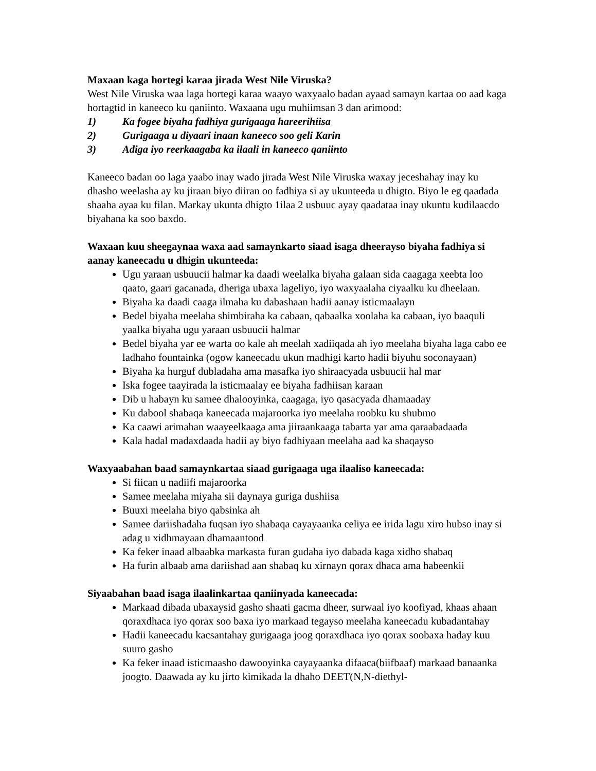Maxaan kaga hortegi karaa jirada West Nile Viruska?
West Nile Viruska waa laga hortegi karaa waayo waxyaalo badan ayaad samayn kartaa oo aad kaga hortagtid in kaneeco ku qaniinto. Waxaana ugu muhiimsan 3 dan arimood:
1) Ka fogee biyaha fadhiya gurigaaga hareerihiisa
2) Gurigaaga u diyaari inaan kaneeco soo geli Karin
3) Adiga iyo reerkaagaba ka ilaali in kaneeco qaniinto
Kaneeco badan oo laga yaabo inay wado jirada West Nile Viruska waxay jeceshahay inay ku dhasho weelasha ay ku jiraan biyo diiran oo fadhiya si ay ukunteeda u dhigto. Biyo le eg qaadada shaaha ayaa ku filan. Markay ukunta dhigto 1ilaa 2 usbuuc ayay qaadataa inay ukuntu kudilaacdo biyahana ka soo baxdo.
Waxaan kuu sheegaynaa waxa aad samaynkarto siaad isaga dheerayso biyaha fadhiya si aanay kaneecadu u dhigin ukunteeda:
Ugu yaraan usbuucii halmar ka daadi weelalka biyaha galaan sida caagaga xeebta loo qaato, gaari gacanada, dheriga ubaxa lageliyo, iyo waxyaalaha ciyaalku ku dheelaan.
Biyaha ka daadi caaga ilmaha ku dabashaan hadii aanay isticmaalayn
Bedel biyaha meelaha shimbiraha ka cabaan, qabaalka xoolaha ka cabaan, iyo baaquli yaalka biyaha ugu yaraan usbuucii halmar
Bedel biyaha yar ee warta oo kale ah meelah xadiiqada ah iyo meelaha biyaha laga cabo ee ladhaho fountainka (ogow kaneecadu ukun madhigi karto hadii biyuhu soconayaan)
Biyaha ka hurguf dubladaha ama masafka iyo shiraacyada usbuucii hal mar
Iska fogee taayirada la isticmaalay ee biyaha fadhiisan karaan
Dib u habayn ku samee dhalooyinka, caagaga, iyo qasacyada dhamaaday
Ku dabool shabaqa kaneecada majaroorka iyo meelaha roobku ku shubmo
Ka caawi arimahan waayeelkaaga ama jiiraankaaga tabarta yar ama qaraabadaada
Kala hadal madaxdaada hadii ay biyo fadhiyaan meelaha aad ka shaqayso
Waxyaabahan baad samaynkartaa siaad gurigaaga uga ilaaliso kaneecada:
Si fiican u nadiifi majaroorka
Samee meelaha miyaha sii daynaya guriga dushiisa
Buuxi meelaha biyo qabsinka ah
Samee dariishadaha fuqsan iyo shabaqa cayayaanka celiya ee irida lagu xiro hubso inay si adag u xidhmayaan dhamaantood
Ka feker inaad albaabka markasta furan gudaha iyo dabada kaga xidho shabaq
Ha furin albaab ama dariishad aan shabaq ku xirnayn qorax dhaca ama habeenkii
Siyaabahan baad isaga ilaalinkartaa qaniinyada kaneecada:
Markaad dibada ubaxaysid gasho shaati gacma dheer, surwaal iyo koofiyad, khaas ahaan qoraxdhaca iyo qorax soo baxa iyo markaad tegayso meelaha kaneecadu kubadantahay
Hadii kaneecadu kacsantahay gurigaaga joog qoraxdhaca iyo qorax soobaxa haday kuu suuro gasho
Ka feker inaad isticmaasho dawooyinka cayayaanka difaaca(biifbaaf) markaad banaanka joogto. Daawada ay ku jirto kimikada la dhaho DEET(N,N-diethyl-